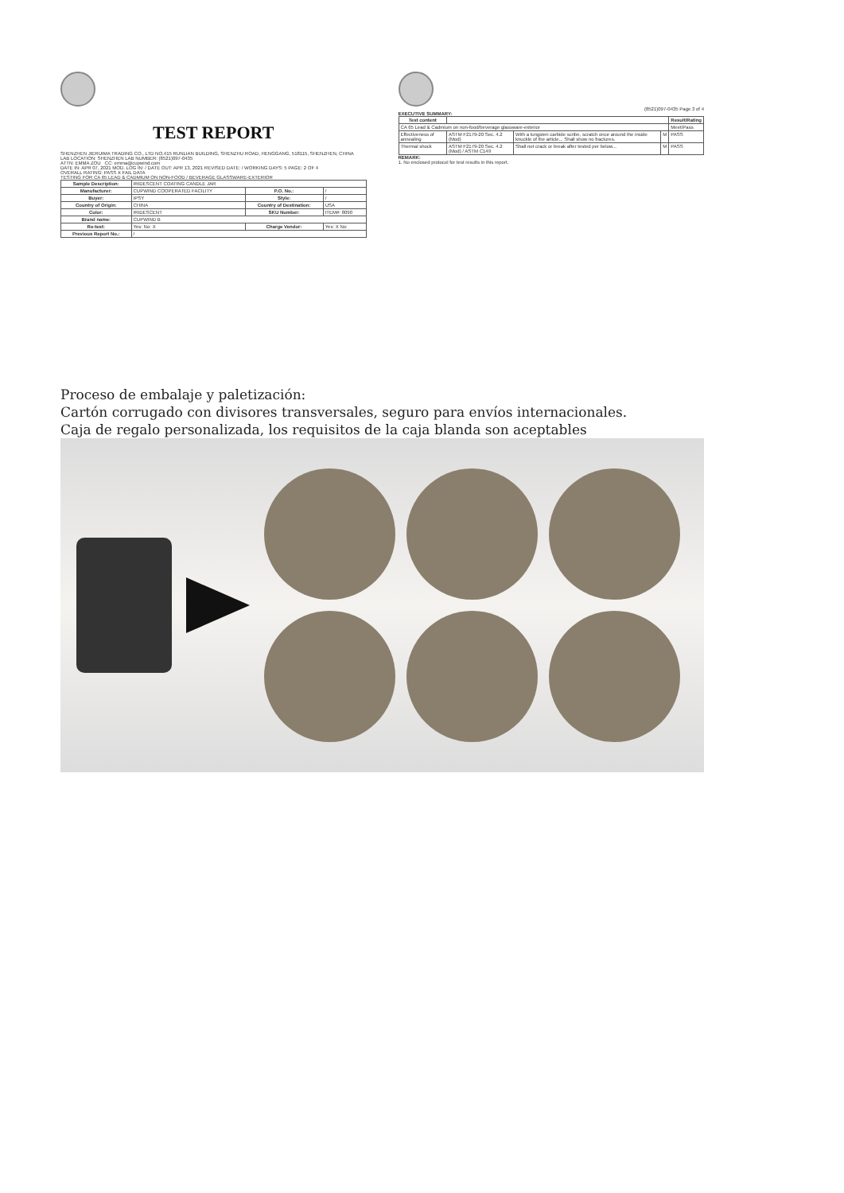TEST REPORT
SHENZHEN JIERUIMA TRADING CO., LTD NO.415 RUNLIAN BUILDING, SHENZHU ROAD, HENGGANG, 518115, SHENZHEN, CHINA LAB LOCATION: SHENZHEN LAB NUMBER: (8521)097-0435
ATTN: EMMA ZOU CC: emma@cupwind.com
DATE IN: APR 07, 2021 MOD. LOG IN: / DATE OUT: APR 13, 2021 REVISED DATE: / WORKING DAYS: 5 PAGE: 2 OF 4
OVERALL RATING: PASS X FAIL DATA
TESTING FOR CA 65 LEAD & CADMIUM ON NON-FOOD / BEVERAGE GLASSWARE-EXTERIOR
| Sample Description: | IRIDESCENT COATING CANDLE JAR | | |
| Manufacturer: | CUPWIND COOPERATED FACILITY | P.O. No.: | / |
| Buyer: | IPSY | Style: | / |
| Country of Origin: | CHINA | Country of Destination: | USA |
| Color: | IRIDESCENT | SKU Number: | ITEM#: 8090 |
| Brand name: | CUPWIND B | | |
| Re-test: | Yes: No: X | Charge Vendor: | Yes: X No: |
| Previous Report No.: | / | | |
(8521)097-0435 Page 3 of 4
EXECUTIVE SUMMARY:
| Test content | | | | Result/Rating |
| --- | --- | --- | --- | --- |
| CA 65 Lead & Cadmium on non-food/beverage glassware-exterior | | | | Meet/Pass |
| Effectiveness of annealing | ASTM F2179-20 Sec. 4.2 (Mod) | With a tungsten carbide scribe, scratch once around the inside knuckle of the article... Shall show no fractures. | M | PASS |
| Thermal shock | ASTM F2179-20 Sec. 4.2 (Mod) / ASTM C149 | Shall not crack or break after tested per below... | M | PASS |
REMARK:
1. No enclosed protocol for test results in this report.
Proceso de embalaje y paletización:
Cartón corrugado con divisores transversales, seguro para envíos internacionales.
Caja de regalo personalizada, los requisitos de la caja blanda son aceptables